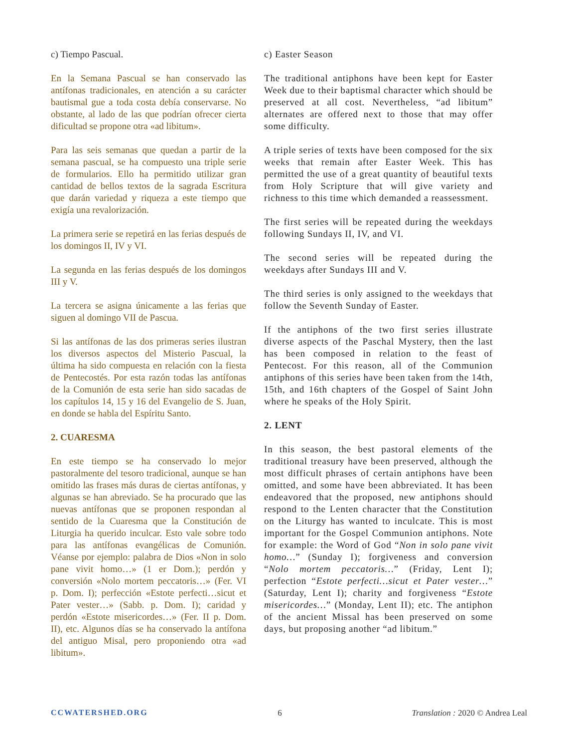c) Tiempo Pascual.
En la Semana Pascual se han conservado las antífonas tradicionales, en atención a su carácter bautismal gue a toda costa debía conservarse. No obstante, al lado de las que podrían ofrecer cierta dificultad se propone otra «ad libitum».
Para las seis semanas que quedan a partir de la semana pascual, se ha compuesto una triple serie de formularios. Ello ha permitido utilizar gran cantidad de bellos textos de la sagrada Escritura que darán variedad y riqueza a este tiempo que exigía una revalorización.
La primera serie se repetirá en las ferias después de los domingos II, IV y VI.
La segunda en las ferias después de los domingos III y V.
La tercera se asigna únicamente a las ferias que siguen al domingo VII de Pascua.
Si las antífonas de las dos primeras series ilustran los diversos aspectos del Misterio Pascual, la última ha sido compuesta en relación con la fiesta de Pentecostés. Por esta razón todas las antífonas de la Comunión de esta serie han sido sacadas de los capítulos 14, 15 y 16 del Evangelio de S. Juan, en donde se habla del Espíritu Santo.
2. CUARESMA
En este tiempo se ha conservado lo mejor pastoralmente del tesoro tradicional, aunque se han omitido las frases más duras de ciertas antífonas, y algunas se han abreviado. Se ha procurado que las nuevas antífonas que se proponen respondan al sentido de la Cuaresma que la Constitución de Liturgia ha querido inculcar. Esto vale sobre todo para las antífonas evangélicas de Comunión. Véanse por ejemplo: palabra de Dios «Non in solo pane vivit homo…» (1 er Dom.); perdón y conversión «Nolo mortem peccatoris…» (Fer. VI p. Dom. I); perfección «Estote perfecti…sicut et Pater vester…» (Sabb. p. Dom. I); caridad y perdón «Estote misericordes…» (Fer. II p. Dom. II), etc. Algunos días se ha conservado la antífona del antiguo Misal, pero proponiendo otra «ad libitum».
c) Easter Season
The traditional antiphons have been kept for Easter Week due to their baptismal character which should be preserved at all cost. Nevertheless, “ad libitum” alternates are offered next to those that may offer some difficulty.
A triple series of texts have been composed for the six weeks that remain after Easter Week. This has permitted the use of a great quantity of beautiful texts from Holy Scripture that will give variety and richness to this time which demanded a reassessment.
The first series will be repeated during the weekdays following Sundays II, IV, and VI.
The second series will be repeated during the weekdays after Sundays III and V.
The third series is only assigned to the weekdays that follow the Seventh Sunday of Easter.
If the antiphons of the two first series illustrate diverse aspects of the Paschal Mystery, then the last has been composed in relation to the feast of Pentecost. For this reason, all of the Communion antiphons of this series have been taken from the 14th, 15th, and 16th chapters of the Gospel of Saint John where he speaks of the Holy Spirit.
2. LENT
In this season, the best pastoral elements of the traditional treasury have been preserved, although the most difficult phrases of certain antiphons have been omitted, and some have been abbreviated. It has been endeavored that the proposed, new antiphons should respond to the Lenten character that the Constitution on the Liturgy has wanted to inculcate. This is most important for the Gospel Communion antiphons. Note for example: the Word of God “Non in solo pane vivit homo…” (Sunday I); forgiveness and conversion “Nolo mortem peccatoris…” (Friday, Lent I); perfection “Estote perfecti…sicut et Pater vester…” (Saturday, Lent I); charity and forgiveness “Estote misericordes…” (Monday, Lent II); etc. The antiphon of the ancient Missal has been preserved on some days, but proposing another “ad libitum.”
CCWATERSHED.ORG 6 Translation : 2020 © Andrea Leal